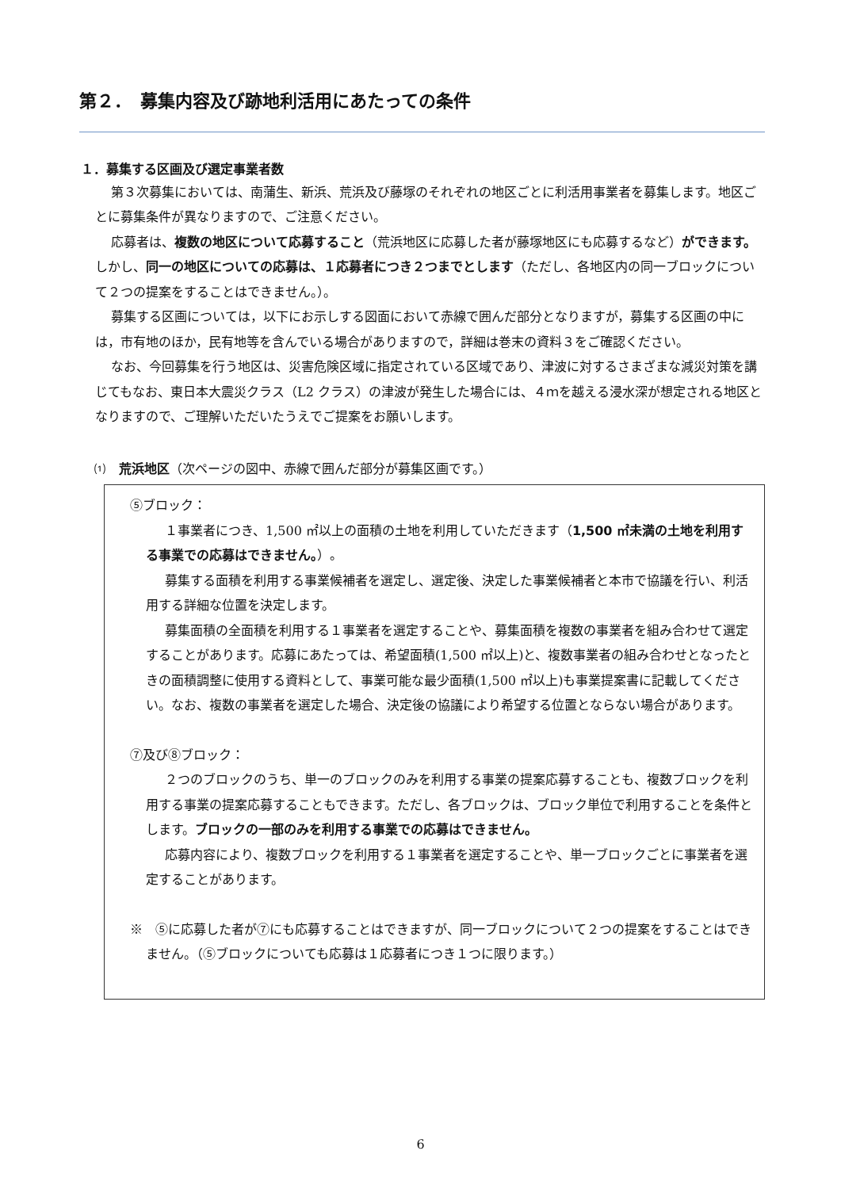第２．　募集内容及び跡地利活用にあたっての条件
１．募集する区画及び選定事業者数
第３次募集においては、南蒲生、新浜、荒浜及び藤塚のそれぞれの地区ごとに利活用事業者を募集します。地区ごとに募集条件が異なりますので、ご注意ください。
応募者は、複数の地区について応募すること（荒浜地区に応募した者が藤塚地区にも応募するなど）ができます。しかし、同一の地区についての応募は、１応募者につき２つまでとします（ただし、各地区内の同一ブロックについて２つの提案をすることはできません。）。
募集する区画については，以下にお示しする図面において赤線で囲んだ部分となりますが，募集する区画の中には，市有地のほか，民有地等を含んでいる場合がありますので，詳細は巻末の資料３をご確認ください。
なお、今回募集を行う地区は、災害危険区域に指定されている区域であり、津波に対するさまざまな減災対策を講じてもなお、東日本大震災クラス（L2 クラス）の津波が発生した場合には、４ｍを越える浸水深が想定される地区となりますので、ご理解いただいたうえでご提案をお願いします。
⑴　荒浜地区（次ページの図中、赤線で囲んだ部分が募集区画です。）
⑤ブロック：
１事業者につき、1,500 ㎡以上の面積の土地を利用していただきます（1,500 ㎡未満の土地を利用する事業での応募はできません。）。
募集する面積を利用する事業候補者を選定し、選定後、決定した事業候補者と本市で協議を行い、利活用する詳細な位置を決定します。
募集面積の全面積を利用する１事業者を選定することや、募集面積を複数の事業者を組み合わせて選定することがあります。応募にあたっては、希望面積(1,500 ㎡以上)と、複数事業者の組み合わせとなったときの面積調整に使用する資料として、事業可能な最少面積(1,500 ㎡以上)も事業提案書に記載してください。なお、複数の事業者を選定した場合、決定後の協議により希望する位置とならない場合があります。
⑦及び⑧ブロック：
２つのブロックのうち、単一のブロックのみを利用する事業の提案応募することも、複数ブロックを利用する事業の提案応募することもできます。ただし、各ブロックは、ブロック単位で利用することを条件とします。ブロックの一部のみを利用する事業での応募はできません。
応募内容により、複数ブロックを利用する１事業者を選定することや、単一ブロックごとに事業者を選定することがあります。
※　⑤に応募した者が⑦にも応募することはできますが、同一ブロックについて２つの提案をすることはできません。（⑤ブロックについても応募は１応募者につき１つに限ります。）
6